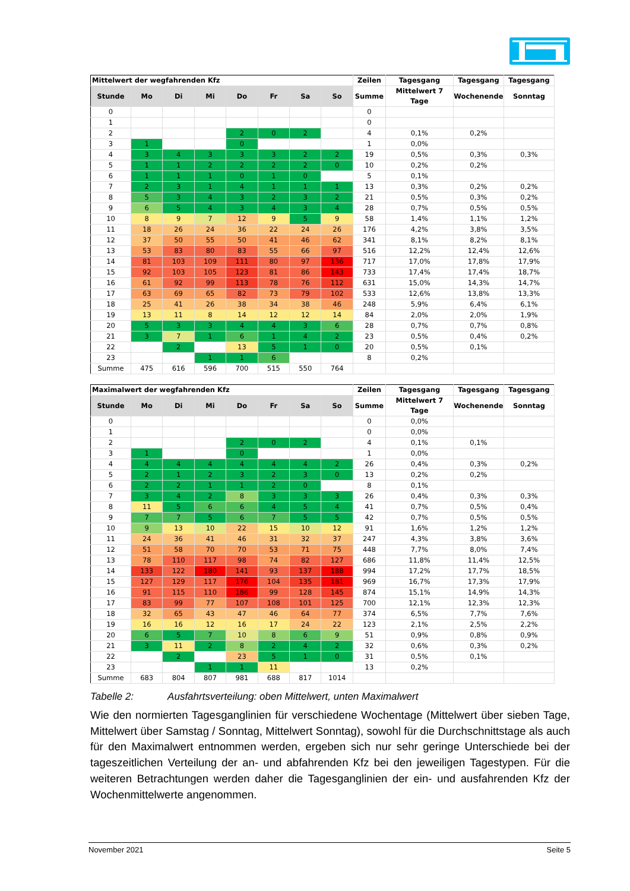| Mittelwert der wegfahrenden Kfz | | | | | | | | Zeilen | Tagesgang | Tagesgang | Tagesgang |
| Stunde | Mo | Di | Mi | Do | Fr | Sa | So | Summe | Mittelwert 7 Tage | Wochenende | Sonntag |
| 0 | | | | | | | | 0 | | | |
| 1 | | | | | | | | 0 | | | |
| 2 | | | | 2 | 0 | 2 | | 4 | 0,1% | 0,2% | |
| 3 | 1 | | | 0 | | | | 1 | 0,0% | | |
| 4 | 3 | 4 | 3 | 3 | 3 | 2 | 2 | 19 | 0,5% | 0,3% | 0,3% |
| 5 | 1 | 1 | 2 | 2 | 2 | 2 | 0 | 10 | 0,2% | 0,2% | |
| 6 | 1 | 1 | 1 | 0 | 1 | 0 | | 5 | 0,1% | | |
| 7 | 2 | 3 | 1 | 4 | 1 | 1 | 1 | 13 | 0,3% | 0,2% | 0,2% |
| 8 | 5 | 3 | 4 | 3 | 2 | 3 | 2 | 21 | 0,5% | 0,3% | 0,2% |
| 9 | 6 | 5 | 4 | 3 | 4 | 3 | 4 | 28 | 0,7% | 0,5% | 0,5% |
| 10 | 8 | 9 | 7 | 12 | 9 | 5 | 9 | 58 | 1,4% | 1,1% | 1,2% |
| 11 | 18 | 26 | 24 | 36 | 22 | 24 | 26 | 176 | 4,2% | 3,8% | 3,5% |
| 12 | 37 | 50 | 55 | 50 | 41 | 46 | 62 | 341 | 8,1% | 8,2% | 8,1% |
| 13 | 53 | 83 | 80 | 83 | 55 | 66 | 97 | 516 | 12,2% | 12,4% | 12,6% |
| 14 | 81 | 103 | 109 | 111 | 80 | 97 | 136 | 717 | 17,0% | 17,8% | 17,9% |
| 15 | 92 | 103 | 105 | 123 | 81 | 86 | 143 | 733 | 17,4% | 17,4% | 18,7% |
| 16 | 61 | 92 | 99 | 113 | 78 | 76 | 112 | 631 | 15,0% | 14,3% | 14,7% |
| 17 | 63 | 69 | 65 | 82 | 73 | 79 | 102 | 533 | 12,6% | 13,8% | 13,3% |
| 18 | 25 | 41 | 26 | 38 | 34 | 38 | 46 | 248 | 5,9% | 6,4% | 6,1% |
| 19 | 13 | 11 | 8 | 14 | 12 | 12 | 14 | 84 | 2,0% | 2,0% | 1,9% |
| 20 | 5 | 3 | 3 | 4 | 4 | 3 | 6 | 28 | 0,7% | 0,7% | 0,8% |
| 21 | 3 | 7 | 1 | 6 | 1 | 4 | 2 | 23 | 0,5% | 0,4% | 0,2% |
| 22 | | 2 | | 13 | 5 | 1 | 0 | 20 | 0,5% | 0,1% | |
| 23 | | | 1 | 1 | 6 | | | 8 | 0,2% | | |
| Summe | 475 | 616 | 596 | 700 | 515 | 550 | 764 | | | | |
| Maximalwert der wegfahrenden Kfz | | | | | | | | Zeilen | Tagesgang | Tagesgang | Tagesgang |
| Stunde | Mo | Di | Mi | Do | Fr | Sa | So | Summe | Mittelwert 7 Tage | Wochenende | Sonntag |
| 0 | | | | | | | | 0 | 0,0% | | |
| 1 | | | | | | | | 0 | 0,0% | | |
| 2 | | | | 2 | 0 | 2 | | 4 | 0,1% | 0,1% | |
| 3 | 1 | | | 0 | | | | 1 | 0,0% | | |
| 4 | 4 | 4 | 4 | 4 | 4 | 4 | 2 | 26 | 0,4% | 0,3% | 0,2% |
| 5 | 2 | 1 | 2 | 3 | 2 | 3 | 0 | 13 | 0,2% | 0,2% | |
| 6 | 2 | 2 | 1 | 1 | 2 | 0 | | 8 | 0,1% | | |
| 7 | 3 | 4 | 2 | 8 | 3 | 3 | 3 | 26 | 0,4% | 0,3% | 0,3% |
| 8 | 11 | 5 | 6 | 6 | 4 | 5 | 4 | 41 | 0,7% | 0,5% | 0,4% |
| 9 | 7 | 7 | 5 | 6 | 7 | 5 | 5 | 42 | 0,7% | 0,5% | 0,5% |
| 10 | 9 | 13 | 10 | 22 | 15 | 10 | 12 | 91 | 1,6% | 1,2% | 1,2% |
| 11 | 24 | 36 | 41 | 46 | 31 | 32 | 37 | 247 | 4,3% | 3,8% | 3,6% |
| 12 | 51 | 58 | 70 | 70 | 53 | 71 | 75 | 448 | 7,7% | 8,0% | 7,4% |
| 13 | 78 | 110 | 117 | 98 | 74 | 82 | 127 | 686 | 11,8% | 11,4% | 12,5% |
| 14 | 133 | 122 | 180 | 141 | 93 | 137 | 188 | 994 | 17,2% | 17,7% | 18,5% |
| 15 | 127 | 129 | 117 | 176 | 104 | 135 | 181 | 969 | 16,7% | 17,3% | 17,9% |
| 16 | 91 | 115 | 110 | 186 | 99 | 128 | 145 | 874 | 15,1% | 14,9% | 14,3% |
| 17 | 83 | 99 | 77 | 107 | 108 | 101 | 125 | 700 | 12,1% | 12,3% | 12,3% |
| 18 | 32 | 65 | 43 | 47 | 46 | 64 | 77 | 374 | 6,5% | 7,7% | 7,6% |
| 19 | 16 | 16 | 12 | 16 | 17 | 24 | 22 | 123 | 2,1% | 2,5% | 2,2% |
| 20 | 6 | 5 | 7 | 10 | 8 | 6 | 9 | 51 | 0,9% | 0,8% | 0,9% |
| 21 | 3 | 11 | 2 | 8 | 2 | 4 | 2 | 32 | 0,6% | 0,3% | 0,2% |
| 22 | | 2 | | 23 | 5 | 1 | 0 | 31 | 0,5% | 0,1% | |
| 23 | | | 1 | 1 | 11 | | | 13 | 0,2% | | |
| Summe | 683 | 804 | 807 | 981 | 688 | 817 | 1014 | | | | |
Tabelle 2: Ausfahrtsverteilung: oben Mittelwert, unten Maximalwert
Wie den normierten Tagesganglinien für verschiedene Wochentage (Mittelwert über sieben Tage, Mittelwert über Samstag / Sonntag, Mittelwert Sonntag), sowohl für die Durchschnitts­tage als auch für den Maximalwert entnommen werden, ergeben sich nur sehr geringe Un­terschiede bei der tageszeitlichen Verteilung der an- und abfahrenden Kfz bei den jeweiligen Tagestypen. Für die weiteren Betrachtungen werden daher die Tagesganglinien der ein- und ausfahrenden Kfz der Wochenmittelwerte angenommen.
November 2021 Seite 5